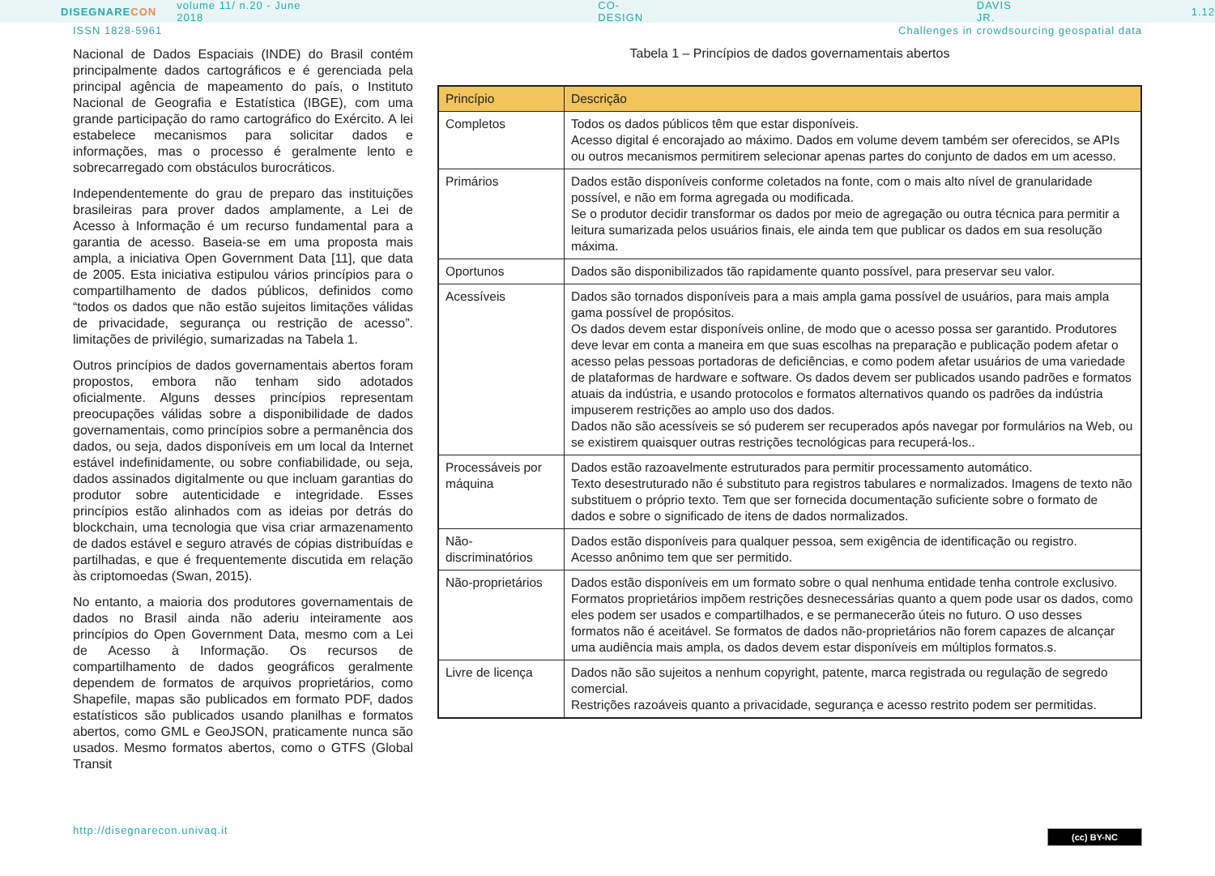DISEGNARECON volume 11/ n.20 - June 2018 CO-DESIGN DAVIS JR. 1.12
ISSN 1828-5961 Challenges in crowdsourcing geospatial data
Nacional de Dados Espaciais (INDE) do Brasil contém principalmente dados cartográficos e é gerenciada pela principal agência de mapeamento do país, o Instituto Nacional de Geografia e Estatística (IBGE), com uma grande participação do ramo cartográfico do Exército. A lei estabelece mecanismos para solicitar dados e informações, mas o processo é geralmente lento e sobrecarregado com obstáculos burocráticos.
Independentemente do grau de preparo das instituições brasileiras para prover dados amplamente, a Lei de Acesso à Informação é um recurso fundamental para a garantia de acesso. Baseia-se em uma proposta mais ampla, a iniciativa Open Government Data [11], que data de 2005. Esta iniciativa estipulou vários princípios para o compartilhamento de dados públicos, definidos como “todos os dados que não estão sujeitos limitações válidas de privacidade, segurança ou restrição de acesso”. limitações de privilégio, sumarizadas na Tabela 1.
Outros princípios de dados governamentais abertos foram propostos, embora não tenham sido adotados oficialmente. Alguns desses princípios representam preocupações válidas sobre a disponibilidade de dados governamentais, como princípios sobre a permanência dos dados, ou seja, dados disponíveis em um local da Internet estável indefinidamente, ou sobre confiabilidade, ou seja, dados assinados digitalmente ou que incluam garantias do produtor sobre autenticidade e integridade. Esses princípios estão alinhados com as ideias por detrás do blockchain, uma tecnologia que visa criar armazenamento de dados estável e seguro através de cópias distribuídas e partilhadas, e que é frequentemente discutida em relação às criptomoedas (Swan, 2015).
No entanto, a maioria dos produtores governamentais de dados no Brasil ainda não aderiu inteiramente aos princípios do Open Government Data, mesmo com a Lei de Acesso à Informação. Os recursos de compartilhamento de dados geográficos geralmente dependem de formatos de arquivos proprietários, como Shapefile, mapas são publicados em formato PDF, dados estatísticos são publicados usando planilhas e formatos abertos, como GML e GeoJSON, praticamente nunca são usados. Mesmo formatos abertos, como o GTFS (Global Transit
Tabela 1 – Princípios de dados governamentais abertos
| Princípio | Descrição |
| --- | --- |
| Completos | Todos os dados públicos têm que estar disponíveis. Acesso digital é encorajado ao máximo. Dados em volume devem também ser oferecidos, se APIs ou outros mecanismos permitirem selecionar apenas partes do conjunto de dados em um acesso. |
| Primários | Dados estão disponíveis conforme coletados na fonte, com o mais alto nível de granularidade possível, e não em forma agregada ou modificada. Se o produtor decidir transformar os dados por meio de agregação ou outra técnica para permitir a leitura sumarizada pelos usuários finais, ele ainda tem que publicar os dados em sua resolução máxima. |
| Oportunos | Dados são disponibilizados tão rapidamente quanto possível, para preservar seu valor. |
| Acessíveis | Dados são tornados disponíveis para a mais ampla gama possível de usuários, para mais ampla gama possível de propósitos. Os dados devem estar disponíveis online, de modo que o acesso possa ser garantido. Produtores deve levar em conta a maneira em que suas escolhas na preparação e publicação podem afetar o acesso pelas pessoas portadoras de deficiências, e como podem afetar usuários de uma variedade de plataformas de hardware e software. Os dados devem ser publicados usando padrões e formatos atuais da indústria, e usando protocolos e formatos alternativos quando os padrões da indústria impuserem restrições ao amplo uso dos dados. Dados não são acessíveis se só puderem ser recuperados após navegar por formulários na Web, ou se existirem quaisquer outras restrições tecnológicas para recuperá-los.. |
| Processáveis por máquina | Dados estão razoavelmente estruturados para permitir processamento automático. Texto desestruturado não é substituto para registros tabulares e normalizados. Imagens de texto não substituem o próprio texto. Tem que ser fornecida documentação suficiente sobre o formato de dados e sobre o significado de itens de dados normalizados. |
| Não-discriminatórios | Dados estão disponíveis para qualquer pessoa, sem exigência de identificação ou registro. Acesso anônimo tem que ser permitido. |
| Não-proprietários | Dados estão disponíveis em um formato sobre o qual nenhuma entidade tenha controle exclusivo. Formatos proprietários impõem restrições desnecessárias quanto a quem pode usar os dados, como eles podem ser usados e compartilhados, e se permanecerão úteis no futuro. O uso desses formatos não é aceitável. Se formatos de dados não-proprietários não forem capazes de alcançar uma audiência mais ampla, os dados devem estar disponíveis em múltiplos formatos.s. |
| Livre de licença | Dados não são sujeitos a nenhum copyright, patente, marca registrada ou regulação de segredo comercial. Restrições razoáveis quanto a privacidade, segurança e acesso restrito podem ser permitidas. |
http://disegnarecon.univaq.it (cc) BY-NC